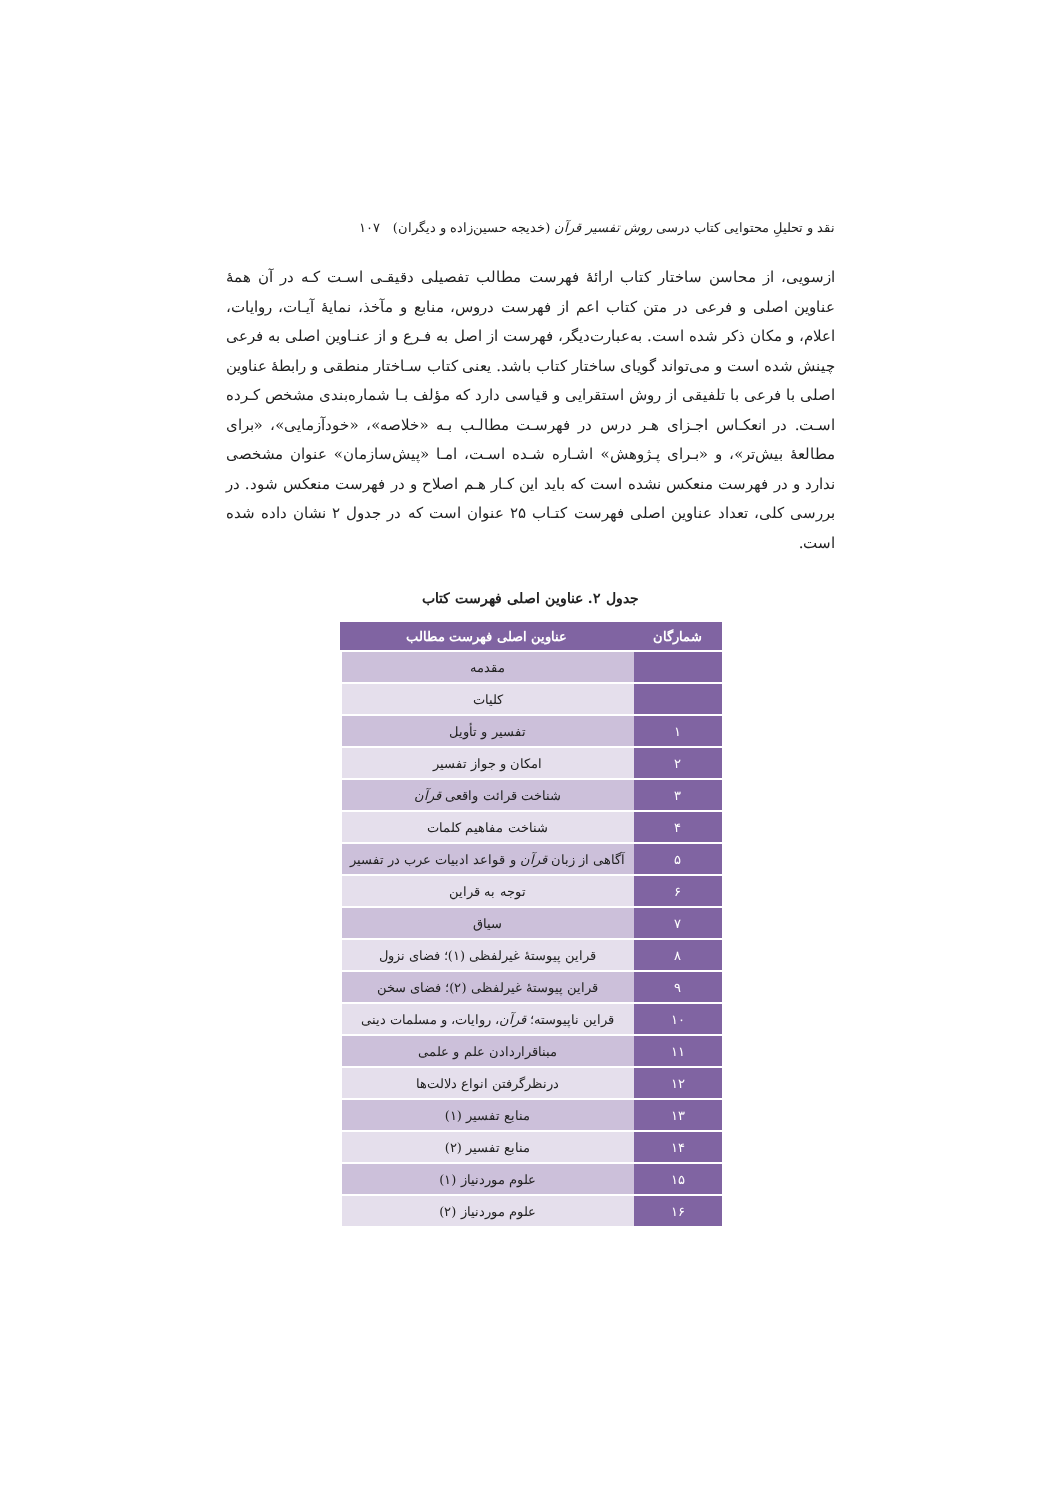نقد و تحلیلِ محتوایی کتاب درسی روش تفسیر قرآن (خدیجه حسین‌زاده و دیگران) ۱۰۷
ازسویی، از محاسن ساختار کتاب ارائهٔ فهرست مطالب تفصیلی دقیقـی اسـت کـه در آن همهٔ عناوین اصلی و فرعی در متن کتاب اعم از فهرست دروس، منابع و مآخذ، نمایهٔ آیـات، روایات، اعلام، و مکان ذکر شده است. به‌عبارت‌دیگر، فهرست از اصل به فـرع و از عنـاوین اصلی به فرعی چینش شده است و می‌تواند گویای ساختار کتاب باشد. یعنی کتاب سـاختار منطقی و رابطهٔ عناوین اصلی با فرعی با تلفیقی از روش استقرایی و قیاسی دارد که مؤلف بـا شماره‌بندی مشخص کـرده اسـت. در انعکـاس اجـزای هـر درس در فهرسـت مطالـب بـه «خلاصه»، «خودآزمایی»، «برای مطالعهٔ بیش‌تر»، و «بـرای پـژوهش» اشـاره شـده اسـت، امـا «پیش‌سازمان» عنوان مشخصی ندارد و در فهرست منعکس نشده است که باید این کـار هـم اصلاح و در فهرست منعکس شود. در بررسی کلی، تعداد عناوین اصلی فهرست کتـاب ۲۵ عنوان است که در جدول ۲ نشان داده شده است.
جدول ۲. عناوین اصلی فهرست کتاب
| شمارگان | عناوین اصلی فهرست مطالب |
| --- | --- |
| | مقدمه |
| | کلیات |
| ۱ | تفسیر و تأویل |
| ۲ | امکان و جواز تفسیر |
| ۳ | شناخت قرائت واقعی قرآن |
| ۴ | شناخت مفاهیم کلمات |
| ۵ | آگاهی از زبان قرآن و قواعد ادبیات عرب در تفسیر |
| ۶ | توجه به قراین |
| ۷ | سیاق |
| ۸ | قراین پیوستهٔ غیرلفظی (۱)؛ فضای نزول |
| ۹ | قراین پیوستهٔ غیرلفظی (۲)؛ فضای سخن |
| ۱۰ | قراین ناپیوسته؛ قرآن ، روایات، و مسلمات دینی |
| ۱۱ | مبناقراردادن علم و علمی |
| ۱۲ | درنظرگرفتن انواع دلالت‌ها |
| ۱۳ | منابع تفسیر (۱) |
| ۱۴ | منابع تفسیر (۲) |
| ۱۵ | علوم موردنیاز (۱) |
| ۱۶ | علوم موردنیاز (۲) |